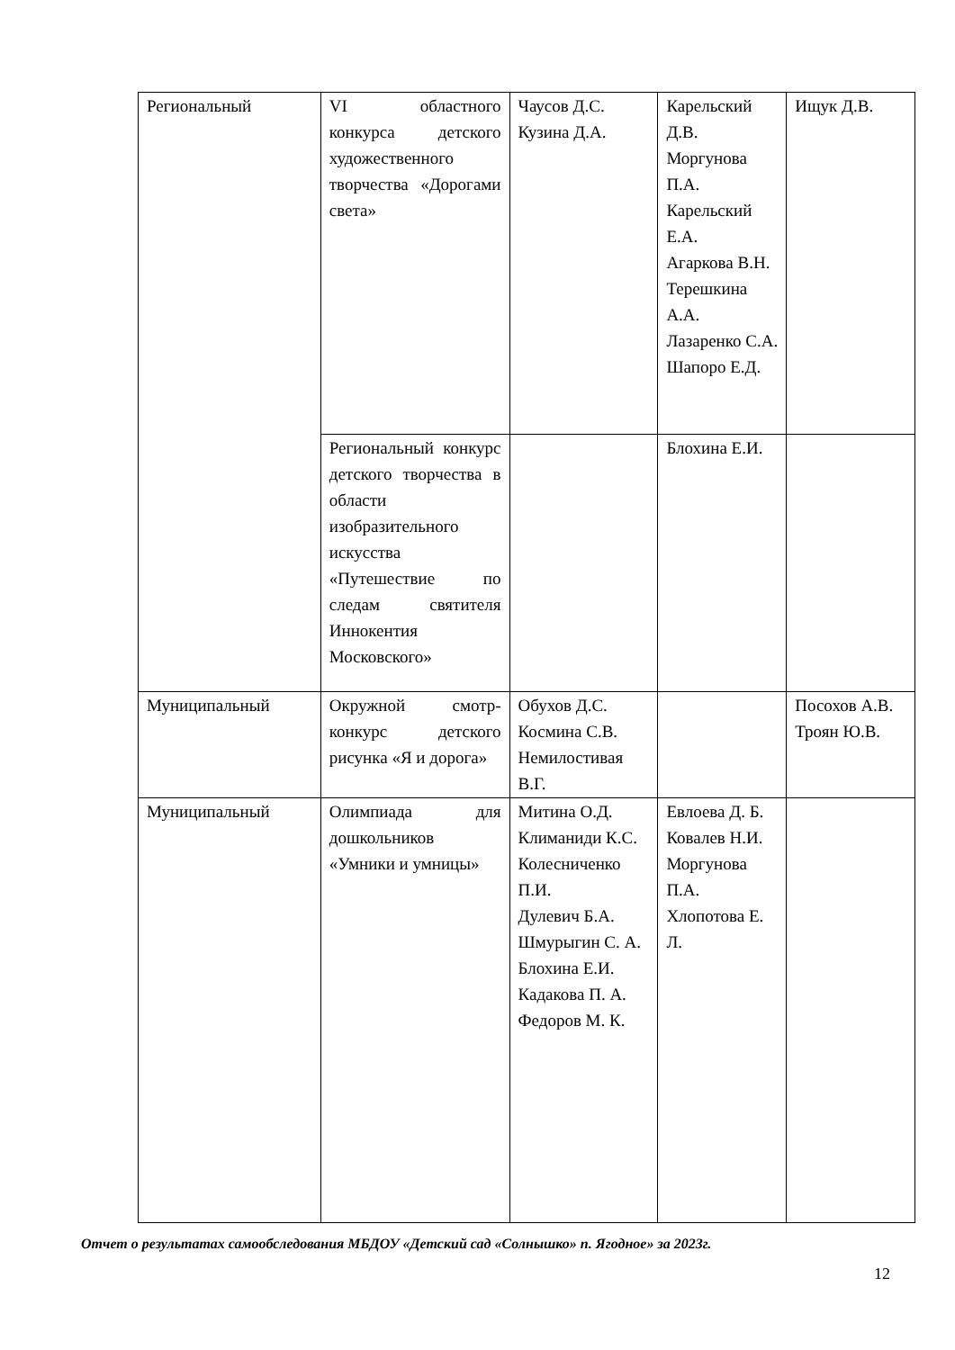| Региональный | VI областного конкурса детского художественного творчества «Дорогами света» | Чаусов Д.С. Кузина Д.А. | Карельский Д.В. Моргунова П.А. Карельский Е.А. Агаркова В.Н. Терешкина А.А. Лазаренко С.А. Шапоро Е.Д. | Ищук Д.В. |
| | Региональный конкурс детского творчества в области изобразительного искусства «Путешествие по следам святителя Иннокентия Московского» | | Блохина Е.И. | |
| Муниципальный | Окружной смотр-конкурс детского рисунка «Я и дорога» | Обухов Д.С. Космина С.В. Немилостивая В.Г. | | Посохов А.В. Троян Ю.В. |
| Муниципальный | Олимпиада для дошкольников «Умники и умницы» | Митина О.Д. Климаниди К.С. Колесниченко П.И. Дулевич Б.А. Шмурыгин С. А. Блохина Е.И. Кадакова П. А. Федоров М. К. | Евлоева Д. Б. Ковалев Н.И. Моргунова П.А. Хлопотова Е. Л. | |
Отчет о результатах самообследования МБДОУ «Детский сад «Солнышко» п. Ягодное» за 2023г.
12